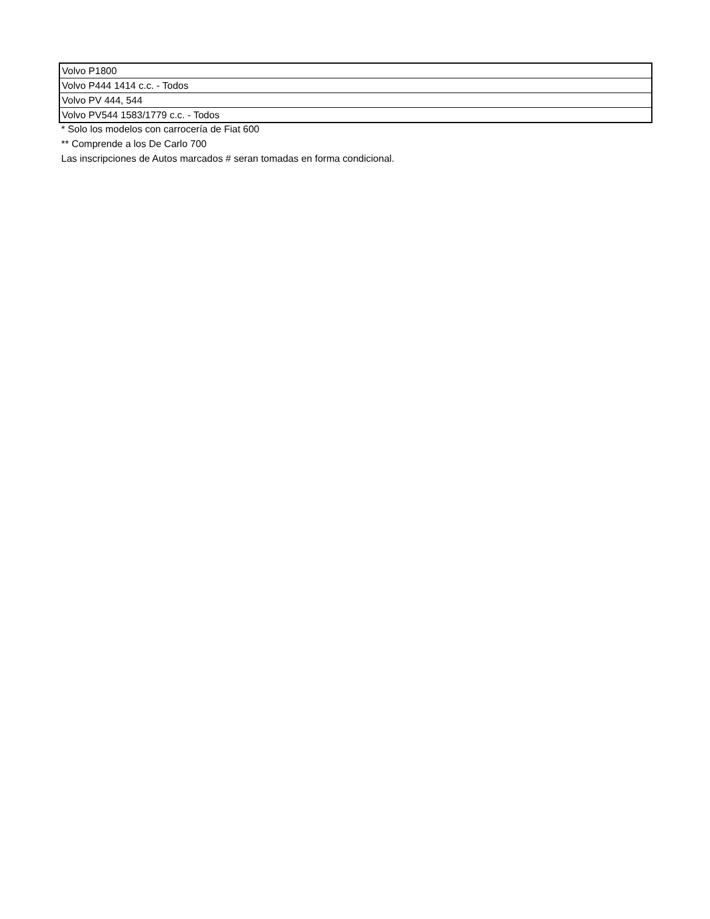| Volvo P1800 |
| Volvo P444 1414 c.c. - Todos |
| Volvo PV 444, 544 |
| Volvo PV544 1583/1779 c.c. - Todos |
* Solo los modelos con carrocería de Fiat 600
** Comprende a los De Carlo 700
Las inscripciones de Autos marcados # seran tomadas en forma condicional.